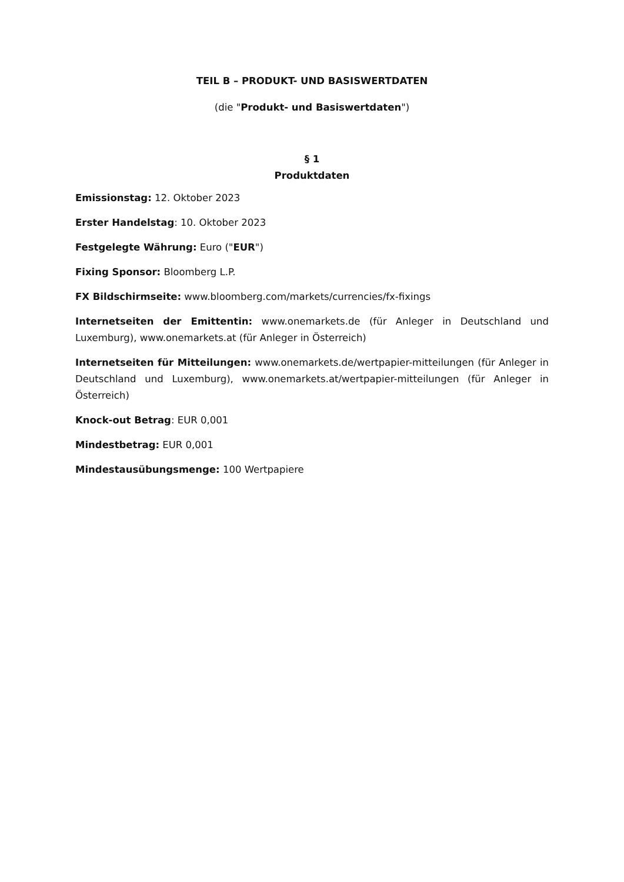TEIL B – PRODUKT- UND BASISWERTDATEN
(die "Produkt- und Basiswertdaten")
§ 1
Produktdaten
Emissionstag: 12. Oktober 2023
Erster Handelstag: 10. Oktober 2023
Festgelegte Währung: Euro ("EUR")
Fixing Sponsor: Bloomberg L.P.
FX Bildschirmseite: www.bloomberg.com/markets/currencies/fx-fixings
Internetseiten der Emittentin: www.onemarkets.de (für Anleger in Deutschland und Luxemburg), www.onemarkets.at (für Anleger in Österreich)
Internetseiten für Mitteilungen: www.onemarkets.de/wertpapier-mitteilungen (für Anleger in Deutschland und Luxemburg), www.onemarkets.at/wertpapier-mitteilungen (für Anleger in Österreich)
Knock-out Betrag: EUR 0,001
Mindestbetrag: EUR 0,001
Mindestausübungsmenge: 100 Wertpapiere